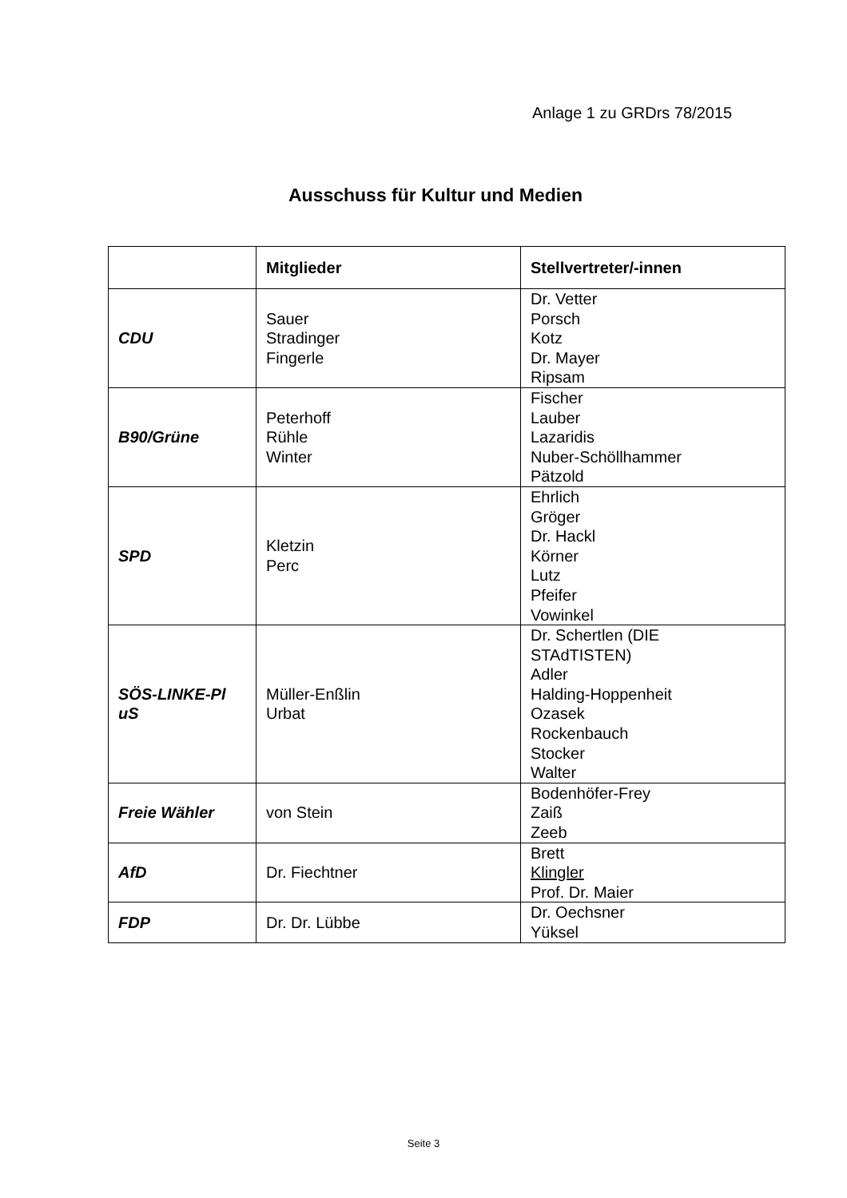Anlage 1 zu GRDrs 78/2015
Ausschuss für Kultur und Medien
| | Mitglieder | Stellvertreter/-innen |
| --- | --- | --- |
| CDU | Sauer Stradinger Fingerle | Dr. Vetter Porsch Kotz Dr. Mayer Ripsam |
| B90/Grüne | Peterhoff Rühle Winter | Fischer Lauber Lazaridis Nuber-Schöllhammer Pätzold |
| SPD | Kletzin Perc | Ehrlich Gröger Dr. Hackl Körner Lutz Pfeifer Vowinkel |
| SÖS-LINKE-Pl uS | Müller-Enßlin Urbat | Dr. Schertlen (DIE STAdTISTEN) Adler Halding-Hoppenheit Ozasek Rockenbauch Stocker Walter |
| Freie Wähler | von Stein | Bodenhöfer-Frey Zaiß Zeeb |
| AfD | Dr. Fiechtner | Brett Klingler Prof. Dr. Maier |
| FDP | Dr. Dr. Lübbe | Dr. Oechsner Yüksel |
Seite 3